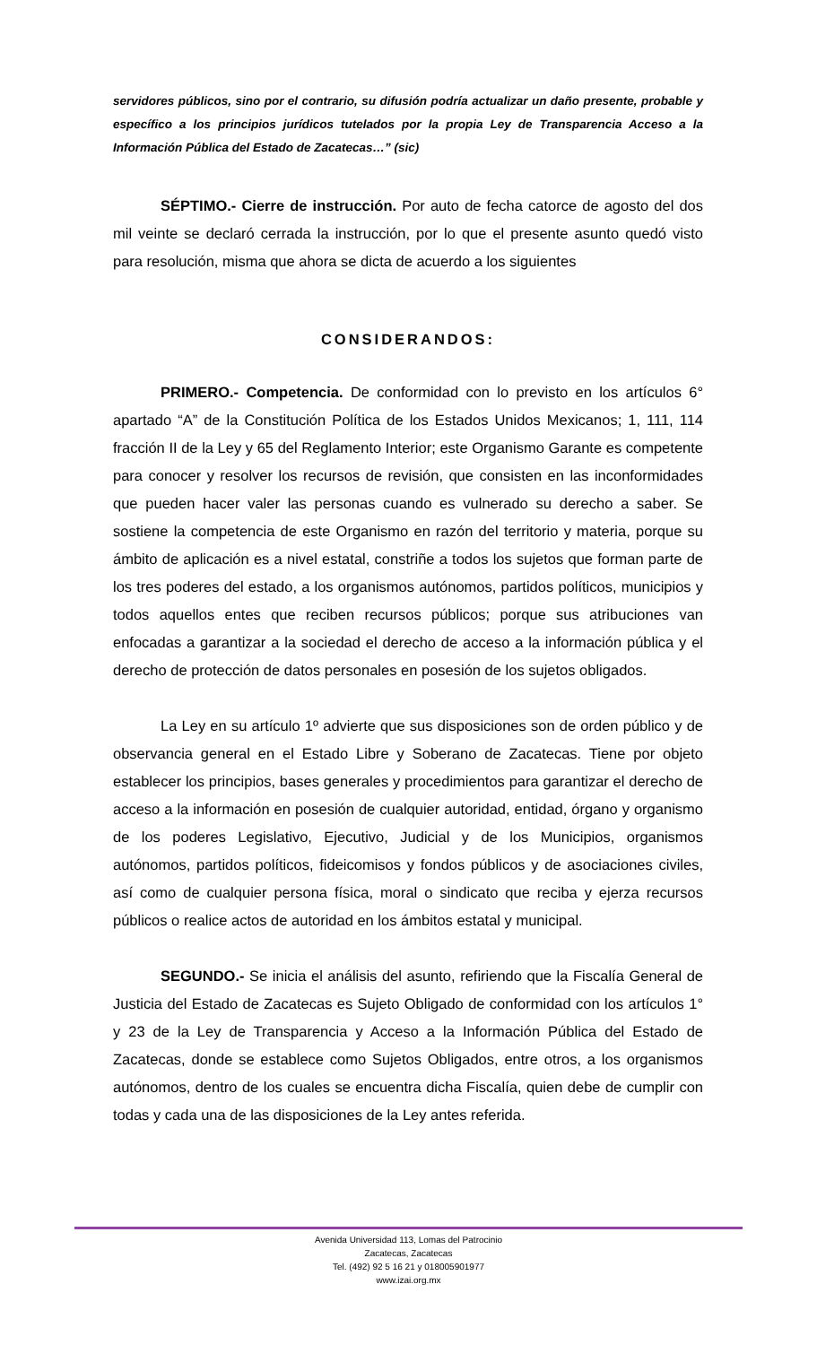servidores públicos, sino por el contrario, su difusión podría actualizar un daño presente, probable y específico a los principios jurídicos tutelados por la propia Ley de Transparencia Acceso a la Información Pública del Estado de Zacatecas…” (sic)
SÉPTIMO.- Cierre de instrucción. Por auto de fecha catorce de agosto del dos mil veinte se declaró cerrada la instrucción, por lo que el presente asunto quedó visto para resolución, misma que ahora se dicta de acuerdo a los siguientes
CONSIDERANDOS:
PRIMERO.- Competencia. De conformidad con lo previsto en los artículos 6° apartado “A” de la Constitución Política de los Estados Unidos Mexicanos; 1, 111, 114 fracción II de la Ley y 65 del Reglamento Interior; este Organismo Garante es competente para conocer y resolver los recursos de revisión, que consisten en las inconformidades que pueden hacer valer las personas cuando es vulnerado su derecho a saber. Se sostiene la competencia de este Organismo en razón del territorio y materia, porque su ámbito de aplicación es a nivel estatal, constriñe a todos los sujetos que forman parte de los tres poderes del estado, a los organismos autónomos, partidos políticos, municipios y todos aquellos entes que reciben recursos públicos; porque sus atribuciones van enfocadas a garantizar a la sociedad el derecho de acceso a la información pública y el derecho de protección de datos personales en posesión de los sujetos obligados.
La Ley en su artículo 1º advierte que sus disposiciones son de orden público y de observancia general en el Estado Libre y Soberano de Zacatecas. Tiene por objeto establecer los principios, bases generales y procedimientos para garantizar el derecho de acceso a la información en posesión de cualquier autoridad, entidad, órgano y organismo de los poderes Legislativo, Ejecutivo, Judicial y de los Municipios, organismos autónomos, partidos políticos, fideicomisos y fondos públicos y de asociaciones civiles, así como de cualquier persona física, moral o sindicato que reciba y ejerza recursos públicos o realice actos de autoridad en los ámbitos estatal y municipal.
SEGUNDO.- Se inicia el análisis del asunto, refiriendo que la Fiscalía General de Justicia del Estado de Zacatecas es Sujeto Obligado de conformidad con los artículos 1° y 23 de la Ley de Transparencia y Acceso a la Información Pública del Estado de Zacatecas, donde se establece como Sujetos Obligados, entre otros, a los organismos autónomos, dentro de los cuales se encuentra dicha Fiscalía, quien debe de cumplir con todas y cada una de las disposiciones de la Ley antes referida.
Avenida Universidad 113, Lomas del Patrocinio
Zacatecas, Zacatecas
Tel. (492) 92 5 16 21 y 018005901977
www.izai.org.mx